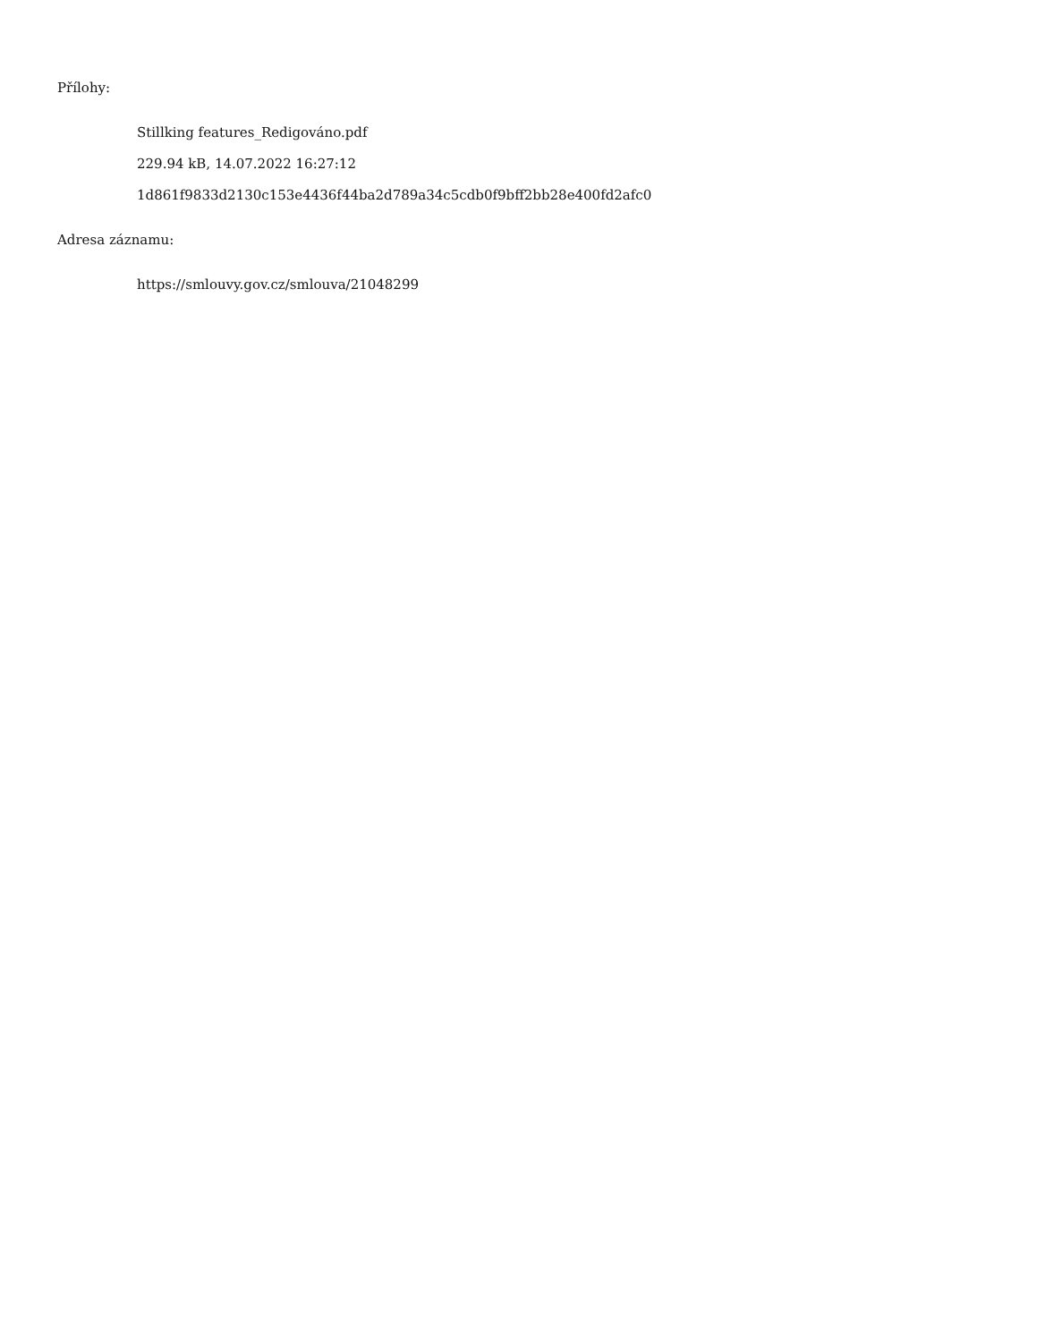Přílohy:
Stillking features_Redigováno.pdf
229.94 kB, 14.07.2022 16:27:12
1d861f9833d2130c153e4436f44ba2d789a34c5cdb0f9bff2bb28e400fd2afc0
Adresa záznamu:
https://smlouvy.gov.cz/smlouva/21048299